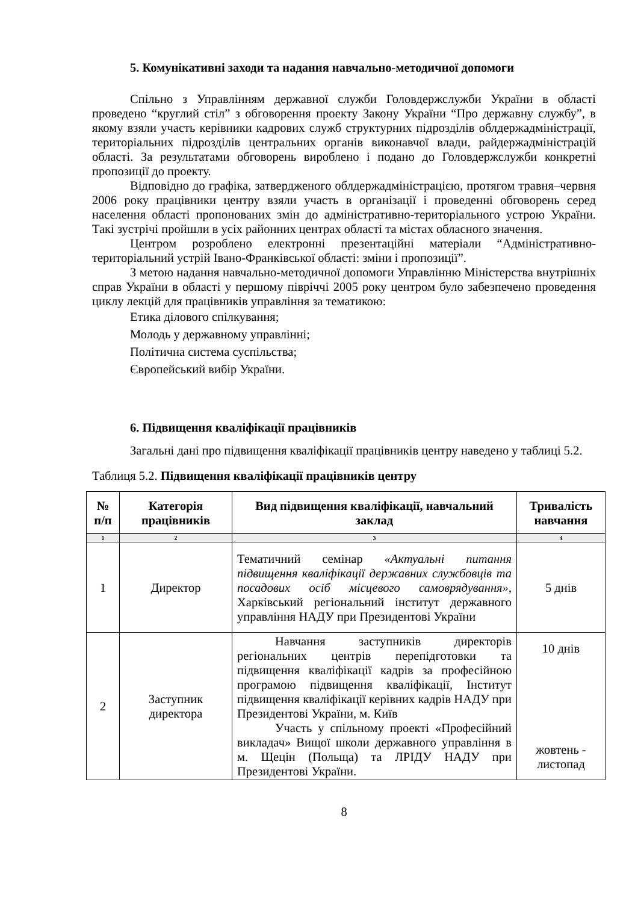5. Комунікативні заходи та надання навчально-методичної допомоги
Спільно з Управлінням державної служби Головдержслужби України в області проведено “круглий стіл” з обговорення проекту Закону України “Про державну службу”, в якому взяли участь керівники кадрових служб структурних підрозділів облдержадміністрації, територіальних підрозділів центральних органів виконавчої влади, райдержадміністрацій області. За результатами обговорень вироблено і подано до Головдержслужби конкретні пропозиції до проекту.
Відповідно до графіка, затвердженого облдержадміністрацією, протягом травня–червня 2006 року працівники центру взяли участь в організації і проведенні обговорень серед населення області пропонованих змін до адміністративно-територіального устрою України. Такі зустрічі пройшли в усіх районних центрах області та містах обласного значення.
Центром розроблено електронні презентаційні матеріали “Адміністративно-територіальний устрій Івано-Франківської області: зміни і пропозиції”.
З метою надання навчально-методичної допомоги Управлінню Міністерства внутрішніх справ України в області у першому півріччі 2005 року центром було забезпечено проведення циклу лекцій для працівників управління за тематикою:
Етика ділового спілкування;
Молодь у державному управлінні;
Політична система суспільства;
Європейський вибір України.
6. Підвищення кваліфікації працівників
Загальні дані про підвищення кваліфікації працівників центру наведено у таблиці 5.2.
Таблиця 5.2. Підвищення кваліфікації працівників центру
| № п/п | Категорія працівників | Вид підвищення кваліфікації, навчальний заклад | Тривалість навчання |
| --- | --- | --- | --- |
| 1 | 2 | 3 | 4 |
| 1 | Директор | Тематичний семінар «Актуальні питання підвищення кваліфікації державних службовців та посадових осіб місцевого самоврядування» , Харківський регіональний інститут державного управління НАДУ при Президентові України | 5 днів |
| 2 | Заступник директора | Навчання заступників директорів регіональних центрів перепідготовки та підвищення кваліфікації кадрів за професійною програмою підвищення кваліфікації, Інститут підвищення кваліфікації керівних кадрів НАДУ при Президентові України, м. Київ Участь у спільному проекті «Професійний викладач» Вищої школи державного управління в м. Щецін (Польща) та ЛРІДУ НАДУ при Президентові України. | 10 днів жовтень - листопад |
8